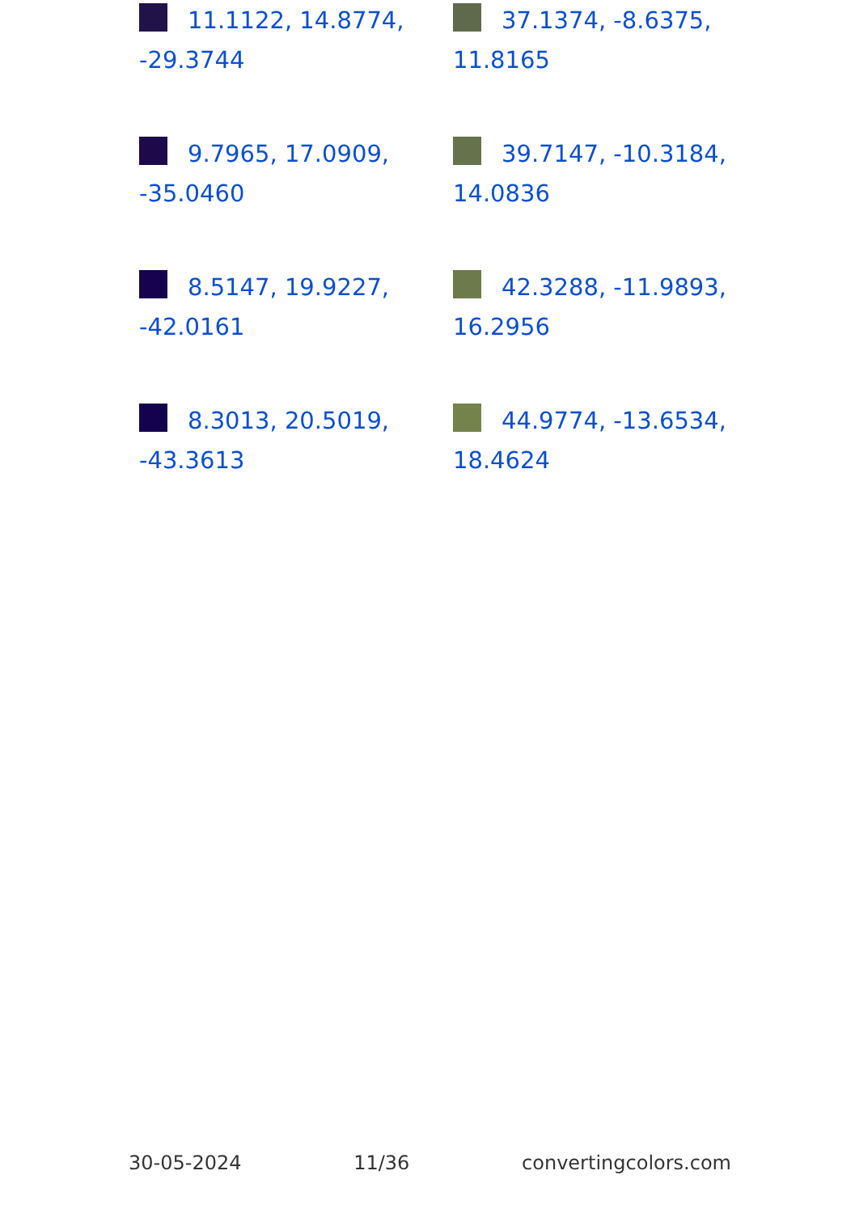11.1122, 14.8774,
-29.3744
37.1374, -8.6375,
11.8165
9.7965, 17.0909,
-35.0460
39.7147, -10.3184,
14.0836
8.5147, 19.9227,
-42.0161
42.3288, -11.9893,
16.2956
8.3013, 20.5019,
-43.3613
44.9774, -13.6534,
18.4624
30-05-2024 11/36 convertingcolors.com